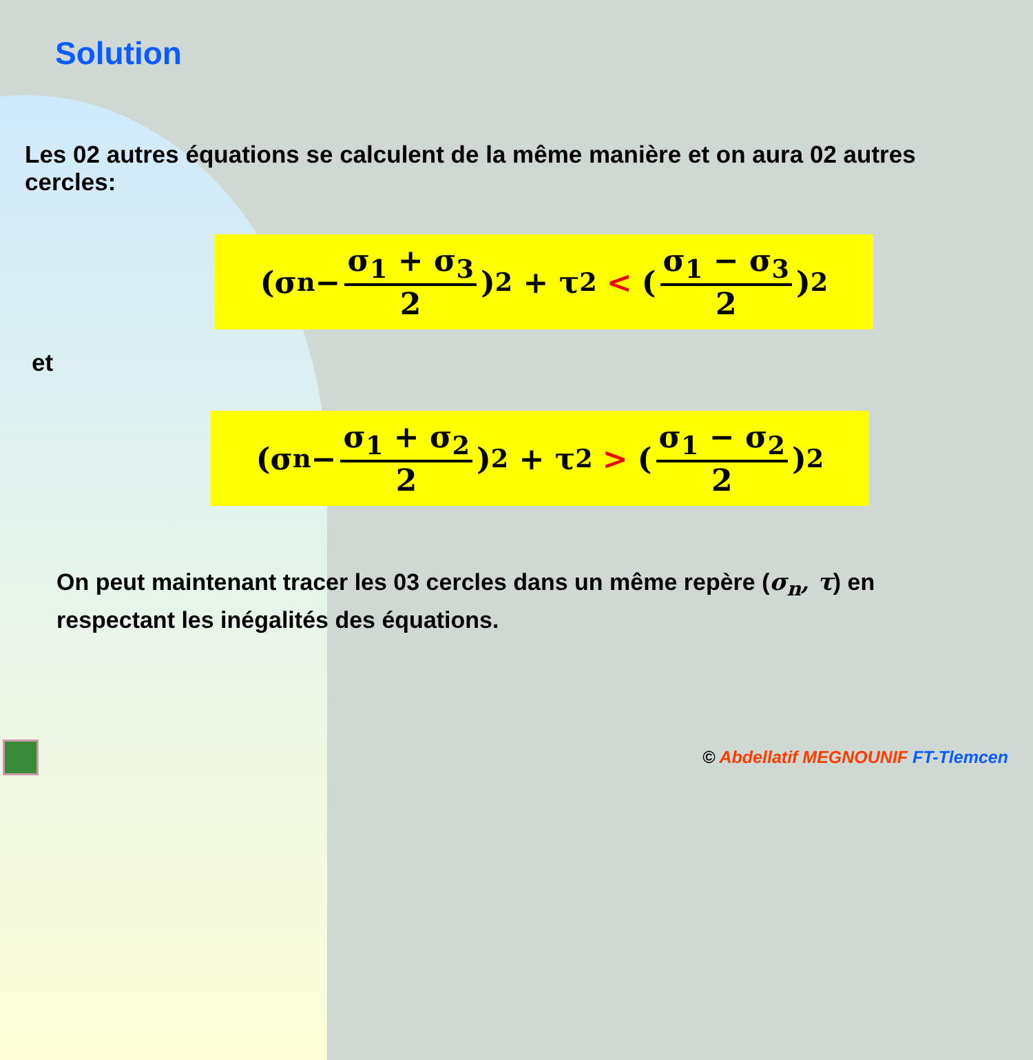Solution
Les 02 autres équations se calculent de la même manière et on aura 02 autres cercles:
(σ<sub>n</sub> − σ<sub>1</sub> + σ<sub>3</sub> 2)<sup>2</sup> + τ<sup>2</sup> < (σ<sub>1</sub> − σ<sub>3</sub> 2)<sup>2</sup>
et
(σ<sub>n</sub> − σ<sub>1</sub> + σ<sub>2</sub> 2)<sup>2</sup> + τ<sup>2</sup> > (σ<sub>1</sub> − σ<sub>2</sub> 2)<sup>2</sup>
On peut maintenant tracer les 03 cercles dans un même repère (σ<sub>n</sub>, τ) en respectant les inégalités des équations.
© Abdellatif MEGNOUNIF FT-Tlemcen